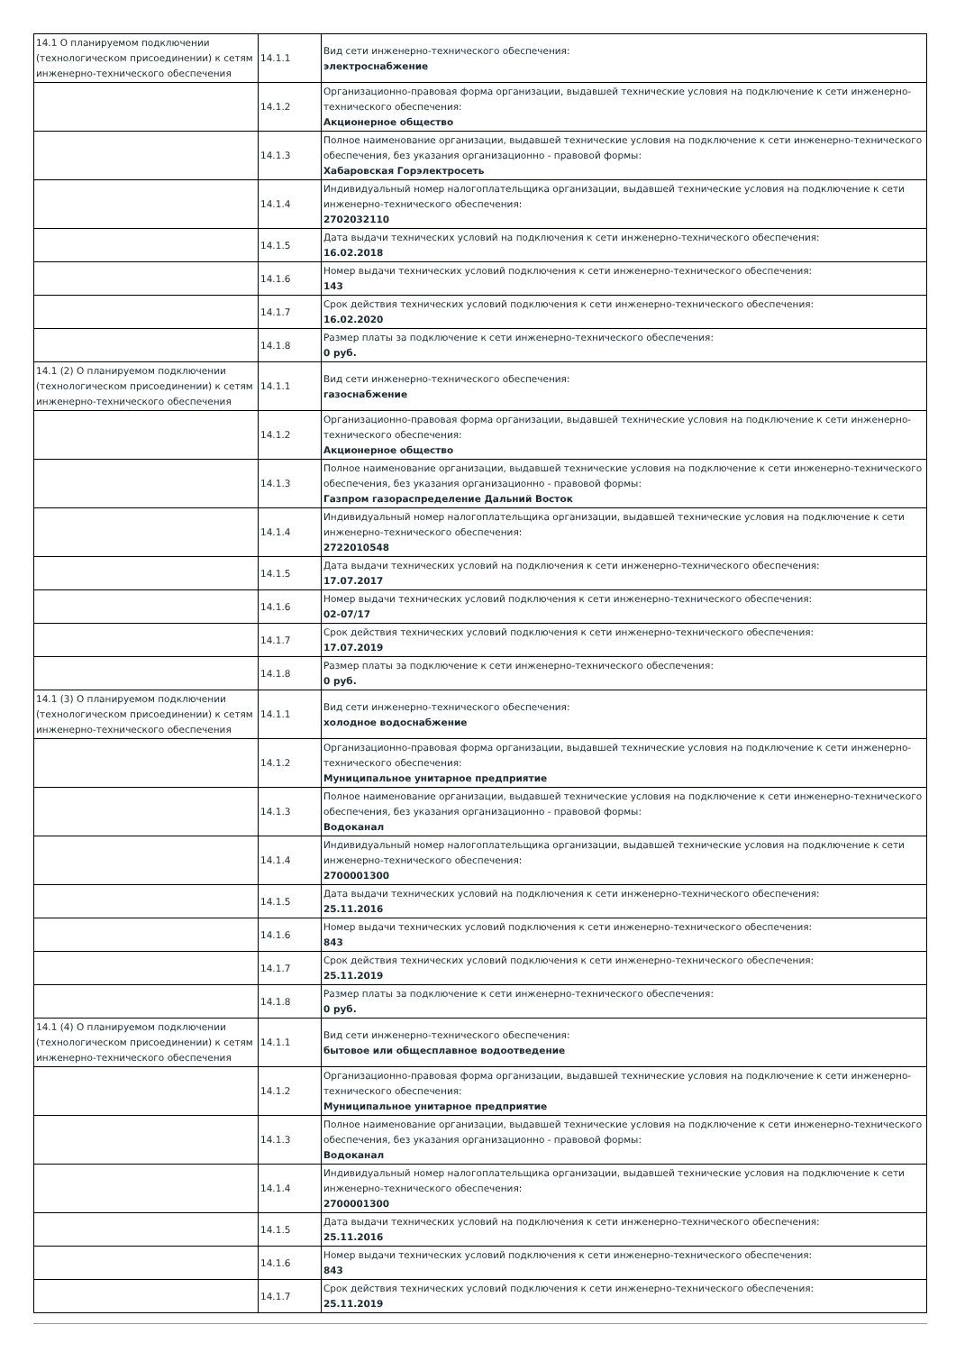| 14.1 О планируемом подключении (технологическом присоединении) к сетям инженерно-технического обеспечения | 14.1.1 | Вид сети инженерно-технического обеспечения: электроснабжение |
| | 14.1.2 | Организационно-правовая форма организации, выдавшей технические условия на подключение к сети инженерно-технического обеспечения: Акционерное общество |
| | 14.1.3 | Полное наименование организации, выдавшей технические условия на подключение к сети инженерно-технического обеспечения, без указания организационно - правовой формы: Хабаровская Горэлектросеть |
| | 14.1.4 | Индивидуальный номер налогоплательщика организации, выдавшей технические условия на подключение к сети инженерно-технического обеспечения: 2702032110 |
| | 14.1.5 | Дата выдачи технических условий на подключения к сети инженерно-технического обеспечения: 16.02.2018 |
| | 14.1.6 | Номер выдачи технических условий подключения к сети инженерно-технического обеспечения: 143 |
| | 14.1.7 | Срок действия технических условий подключения к сети инженерно-технического обеспечения: 16.02.2020 |
| | 14.1.8 | Размер платы за подключение к сети инженерно-технического обеспечения: 0 руб. |
| 14.1 (2) О планируемом подключении (технологическом присоединении) к сетям инженерно-технического обеспечения | 14.1.1 | Вид сети инженерно-технического обеспечения: газоснабжение |
| | 14.1.2 | Организационно-правовая форма организации, выдавшей технические условия на подключение к сети инженерно-технического обеспечения: Акционерное общество |
| | 14.1.3 | Полное наименование организации, выдавшей технические условия на подключение к сети инженерно-технического обеспечения, без указания организационно - правовой формы: Газпром газораспределение Дальний Восток |
| | 14.1.4 | Индивидуальный номер налогоплательщика организации, выдавшей технические условия на подключение к сети инженерно-технического обеспечения: 2722010548 |
| | 14.1.5 | Дата выдачи технических условий на подключения к сети инженерно-технического обеспечения: 17.07.2017 |
| | 14.1.6 | Номер выдачи технических условий подключения к сети инженерно-технического обеспечения: 02-07/17 |
| | 14.1.7 | Срок действия технических условий подключения к сети инженерно-технического обеспечения: 17.07.2019 |
| | 14.1.8 | Размер платы за подключение к сети инженерно-технического обеспечения: 0 руб. |
| 14.1 (3) О планируемом подключении (технологическом присоединении) к сетям инженерно-технического обеспечения | 14.1.1 | Вид сети инженерно-технического обеспечения: холодное водоснабжение |
| | 14.1.2 | Организационно-правовая форма организации, выдавшей технические условия на подключение к сети инженерно-технического обеспечения: Муниципальное унитарное предприятие |
| | 14.1.3 | Полное наименование организации, выдавшей технические условия на подключение к сети инженерно-технического обеспечения, без указания организационно - правовой формы: Водоканал |
| | 14.1.4 | Индивидуальный номер налогоплательщика организации, выдавшей технические условия на подключение к сети инженерно-технического обеспечения: 2700001300 |
| | 14.1.5 | Дата выдачи технических условий на подключения к сети инженерно-технического обеспечения: 25.11.2016 |
| | 14.1.6 | Номер выдачи технических условий подключения к сети инженерно-технического обеспечения: 843 |
| | 14.1.7 | Срок действия технических условий подключения к сети инженерно-технического обеспечения: 25.11.2019 |
| | 14.1.8 | Размер платы за подключение к сети инженерно-технического обеспечения: 0 руб. |
| 14.1 (4) О планируемом подключении (технологическом присоединении) к сетям инженерно-технического обеспечения | 14.1.1 | Вид сети инженерно-технического обеспечения: бытовое или общесплавное водоотведение |
| | 14.1.2 | Организационно-правовая форма организации, выдавшей технические условия на подключение к сети инженерно-технического обеспечения: Муниципальное унитарное предприятие |
| | 14.1.3 | Полное наименование организации, выдавшей технические условия на подключение к сети инженерно-технического обеспечения, без указания организационно - правовой формы: Водоканал |
| | 14.1.4 | Индивидуальный номер налогоплательщика организации, выдавшей технические условия на подключение к сети инженерно-технического обеспечения: 2700001300 |
| | 14.1.5 | Дата выдачи технических условий на подключения к сети инженерно-технического обеспечения: 25.11.2016 |
| | 14.1.6 | Номер выдачи технических условий подключения к сети инженерно-технического обеспечения: 843 |
| | 14.1.7 | Срок действия технических условий подключения к сети инженерно-технического обеспечения: 25.11.2019 |